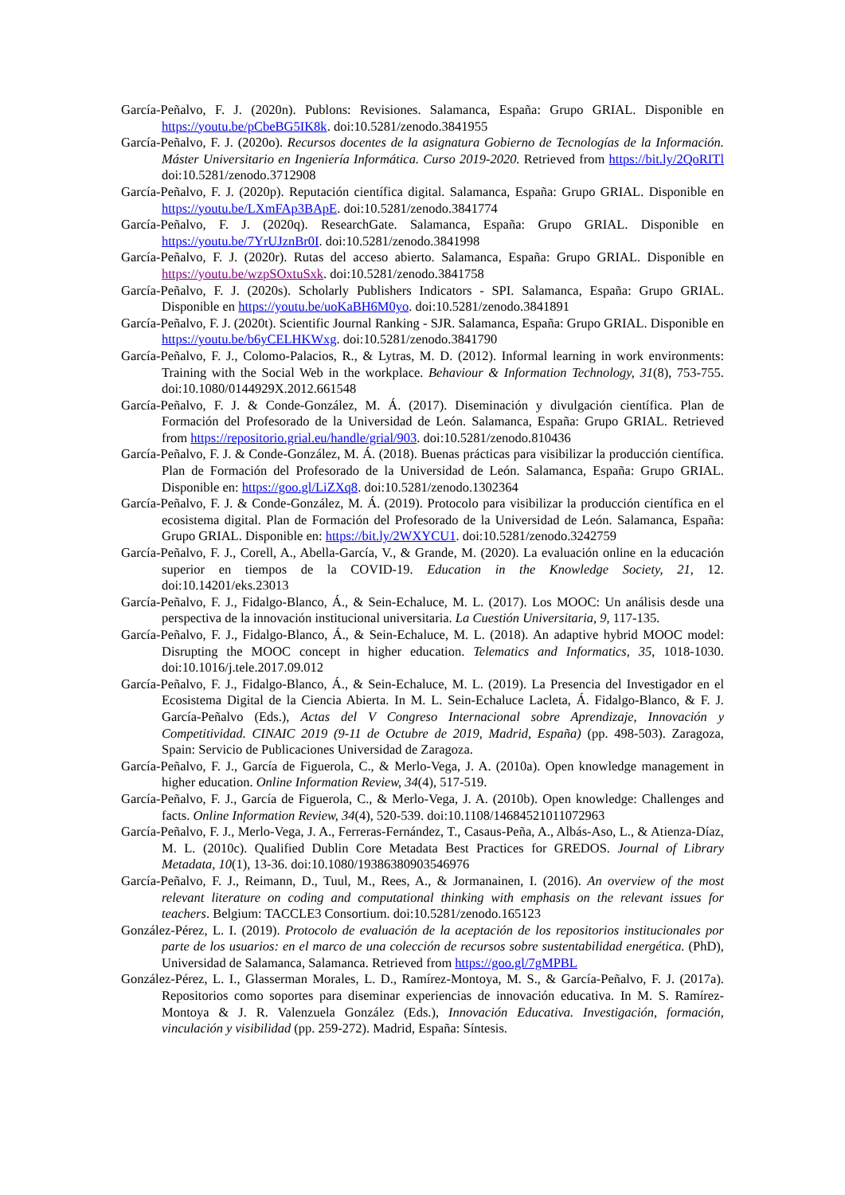García-Peñalvo, F. J. (2020n). Publons: Revisiones. Salamanca, España: Grupo GRIAL. Disponible en https://youtu.be/pCbeBG5IK8k. doi:10.5281/zenodo.3841955
García-Peñalvo, F. J. (2020o). Recursos docentes de la asignatura Gobierno de Tecnologías de la Información. Máster Universitario en Ingeniería Informática. Curso 2019-2020. Retrieved from https://bit.ly/2QoRITl doi:10.5281/zenodo.3712908
García-Peñalvo, F. J. (2020p). Reputación científica digital. Salamanca, España: Grupo GRIAL. Disponible en https://youtu.be/LXmFAp3BApE. doi:10.5281/zenodo.3841774
García-Peñalvo, F. J. (2020q). ResearchGate. Salamanca, España: Grupo GRIAL. Disponible en https://youtu.be/7YrUJznBr0I. doi:10.5281/zenodo.3841998
García-Peñalvo, F. J. (2020r). Rutas del acceso abierto. Salamanca, España: Grupo GRIAL. Disponible en https://youtu.be/wzpSOxtuSxk. doi:10.5281/zenodo.3841758
García-Peñalvo, F. J. (2020s). Scholarly Publishers Indicators - SPI. Salamanca, España: Grupo GRIAL. Disponible en https://youtu.be/uoKaBH6M0yo. doi:10.5281/zenodo.3841891
García-Peñalvo, F. J. (2020t). Scientific Journal Ranking - SJR. Salamanca, España: Grupo GRIAL. Disponible en https://youtu.be/b6yCELHKWxg. doi:10.5281/zenodo.3841790
García-Peñalvo, F. J., Colomo-Palacios, R., & Lytras, M. D. (2012). Informal learning in work environments: Training with the Social Web in the workplace. Behaviour & Information Technology, 31(8), 753-755. doi:10.1080/0144929X.2012.661548
García-Peñalvo, F. J. & Conde-González, M. Á. (2017). Diseminación y divulgación científica. Plan de Formación del Profesorado de la Universidad de León. Salamanca, España: Grupo GRIAL. Retrieved from https://repositorio.grial.eu/handle/grial/903. doi:10.5281/zenodo.810436
García-Peñalvo, F. J. & Conde-González, M. Á. (2018). Buenas prácticas para visibilizar la producción científica. Plan de Formación del Profesorado de la Universidad de León. Salamanca, España: Grupo GRIAL. Disponible en: https://goo.gl/LiZXq8. doi:10.5281/zenodo.1302364
García-Peñalvo, F. J. & Conde-González, M. Á. (2019). Protocolo para visibilizar la producción científica en el ecosistema digital. Plan de Formación del Profesorado de la Universidad de León. Salamanca, España: Grupo GRIAL. Disponible en: https://bit.ly/2WXYCU1. doi:10.5281/zenodo.3242759
García-Peñalvo, F. J., Corell, A., Abella-García, V., & Grande, M. (2020). La evaluación online en la educación superior en tiempos de la COVID-19. Education in the Knowledge Society, 21, 12. doi:10.14201/eks.23013
García-Peñalvo, F. J., Fidalgo-Blanco, Á., & Sein-Echaluce, M. L. (2017). Los MOOC: Un análisis desde una perspectiva de la innovación institucional universitaria. La Cuestión Universitaria, 9, 117-135.
García-Peñalvo, F. J., Fidalgo-Blanco, Á., & Sein-Echaluce, M. L. (2018). An adaptive hybrid MOOC model: Disrupting the MOOC concept in higher education. Telematics and Informatics, 35, 1018-1030. doi:10.1016/j.tele.2017.09.012
García-Peñalvo, F. J., Fidalgo-Blanco, Á., & Sein-Echaluce, M. L. (2019). La Presencia del Investigador en el Ecosistema Digital de la Ciencia Abierta. In M. L. Sein-Echaluce Lacleta, Á. Fidalgo-Blanco, & F. J. García-Peñalvo (Eds.), Actas del V Congreso Internacional sobre Aprendizaje, Innovación y Competitividad. CINAIC 2019 (9-11 de Octubre de 2019, Madrid, España) (pp. 498-503). Zaragoza, Spain: Servicio de Publicaciones Universidad de Zaragoza.
García-Peñalvo, F. J., García de Figuerola, C., & Merlo-Vega, J. A. (2010a). Open knowledge management in higher education. Online Information Review, 34(4), 517-519.
García-Peñalvo, F. J., García de Figuerola, C., & Merlo-Vega, J. A. (2010b). Open knowledge: Challenges and facts. Online Information Review, 34(4), 520-539. doi:10.1108/14684521011072963
García-Peñalvo, F. J., Merlo-Vega, J. A., Ferreras-Fernández, T., Casaus-Peña, A., Albás-Aso, L., & Atienza-Díaz, M. L. (2010c). Qualified Dublin Core Metadata Best Practices for GREDOS. Journal of Library Metadata, 10(1), 13-36. doi:10.1080/19386380903546976
García-Peñalvo, F. J., Reimann, D., Tuul, M., Rees, A., & Jormanainen, I. (2016). An overview of the most relevant literature on coding and computational thinking with emphasis on the relevant issues for teachers. Belgium: TACCLE3 Consortium. doi:10.5281/zenodo.165123
González-Pérez, L. I. (2019). Protocolo de evaluación de la aceptación de los repositorios institucionales por parte de los usuarios: en el marco de una colección de recursos sobre sustentabilidad energética. (PhD), Universidad de Salamanca, Salamanca. Retrieved from https://goo.gl/7gMPBL
González-Pérez, L. I., Glasserman Morales, L. D., Ramírez-Montoya, M. S., & García-Peñalvo, F. J. (2017a). Repositorios como soportes para diseminar experiencias de innovación educativa. In M. S. Ramírez-Montoya & J. R. Valenzuela González (Eds.), Innovación Educativa. Investigación, formación, vinculación y visibilidad (pp. 259-272). Madrid, España: Síntesis.